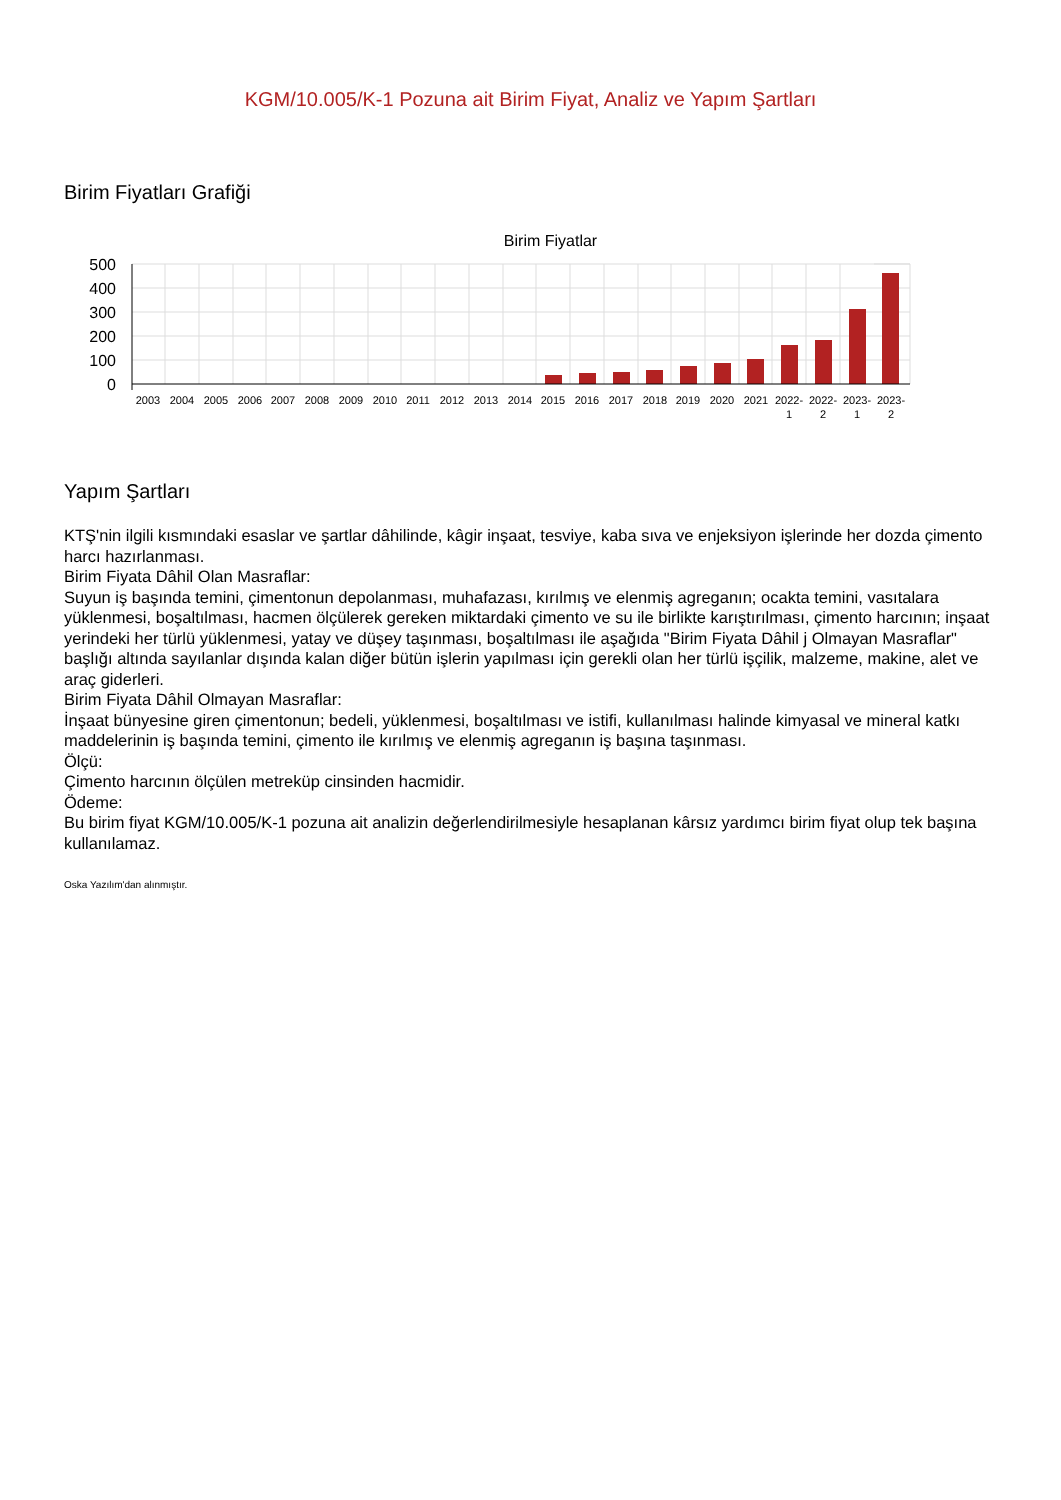KGM/10.005/K-1 Pozuna ait Birim Fiyat, Analiz ve Yapım Şartları
Birim Fiyatları Grafiği
Birim Fiyatlar
500
400
300
200
100
0
2003
2004
2005
2006
2007
2008
2009
2010
2011
2012
2013
2014
2015
2016
2017
2018
2019
2020
2021
2022-
1
2022-
2
2023-
1
2023-
2
Yapım Şartları
KTŞ'nin ilgili kısmındaki esaslar ve şartlar dâhilinde, kâgir inşaat, tesviye, kaba sıva ve enjeksiyon işlerinde her dozda çimento harcı hazırlanması.
Birim Fiyata Dâhil Olan Masraflar:
Suyun iş başında temini, çimentonun depolanması, muhafazası, kırılmış ve elenmiş agreganın; ocakta temini, vasıtalara yüklenmesi, boşaltılması, hacmen ölçülerek gereken miktardaki çimento ve su ile birlikte karıştırılması, çimento harcının; inşaat yerindeki her türlü yüklenmesi, yatay ve düşey taşınması, boşaltılması ile aşağıda "Birim Fiyata Dâhil j Olmayan Masraflar" başlığı altında sayılanlar dışında kalan diğer bütün işlerin yapılması için gerekli olan her türlü işçilik, malzeme, makine, alet ve araç giderleri.
Birim Fiyata Dâhil Olmayan Masraflar:
İnşaat bünyesine giren çimentonun; bedeli, yüklenmesi, boşaltılması ve istifi, kullanılması halinde kimyasal ve mineral katkı maddelerinin iş başında temini, çimento ile kırılmış ve elenmiş agreganın iş başına taşınması.
Ölçü:
Çimento harcının ölçülen metreküp cinsinden hacmidir.
Ödeme:
Bu birim fiyat KGM/10.005/K-1 pozuna ait analizin değerlendirilmesiyle hesaplanan kârsız yardımcı birim fiyat olup tek başına kullanılamaz.
Oska Yazılım'dan alınmıştır.